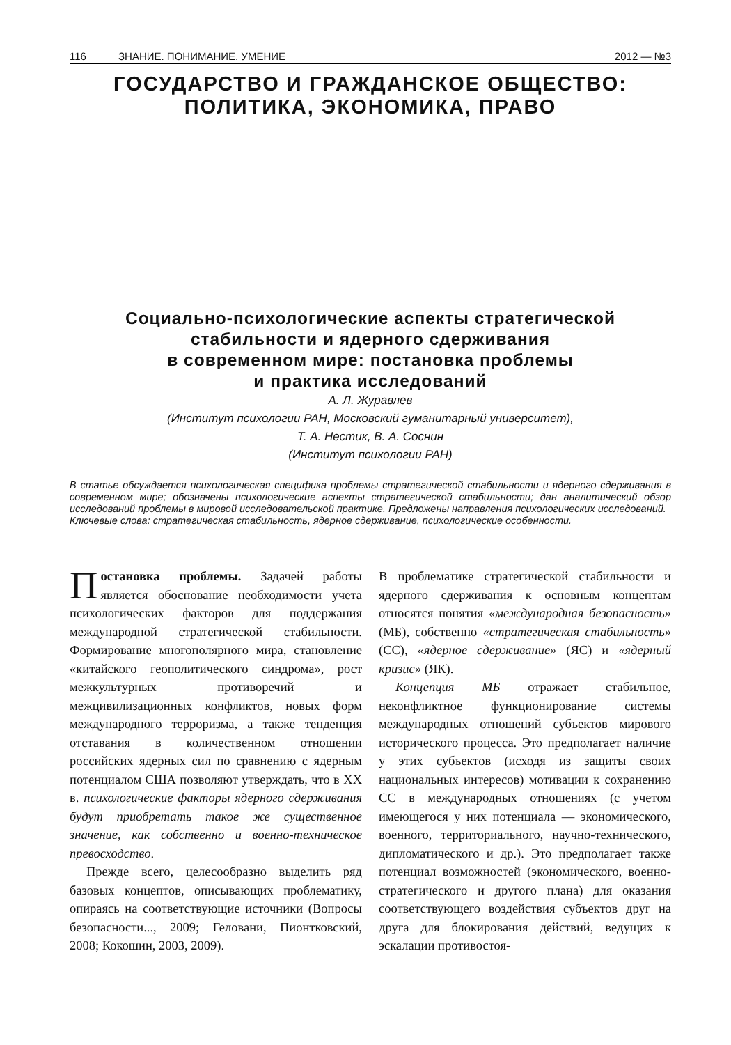116 ЗНАНИЕ. ПОНИМАНИЕ. УМЕНИЕ 2012 — №3
ГОСУДАРСТВО И ГРАЖДАНСКОЕ ОБЩЕСТВО:
ПОЛИТИКА, ЭКОНОМИКА, ПРАВО
Социально-психологические аспекты стратегической
стабильности и ядерного сдерживания
в современном мире: постановка проблемы
и практика исследований
А. Л. Журавлев
(Институт психологии РАН, Московский гуманитарный университет),
Т. А. Нестик, В. А. Соснин
(Институт психологии РАН)
В статье обсуждается психологическая специфика проблемы стратегической стабильности и ядерного сдерживания в современном мире; обозначены психологические аспекты стратегической стабильности; дан аналитический обзор исследований проблемы в мировой исследовательской практике. Предложены направления психологических исследований.
Ключевые слова: стратегическая стабильность, ядерное сдерживание, психологические особенности.
Постановка проблемы. Задачей работы является обоснование необходимости учета психологических факторов для поддержания международной стратегической стабильности. Формирование многополярного мира, становление «китайского геополитического синдрома», рост межкультурных противоречий и межцивилизационных конфликтов, новых форм международного терроризма, а также тенденция отставания в количественном отношении российских ядерных сил по сравнению с ядерным потенциалом США позволяют утверждать, что в XX в. психологические факторы ядерного сдерживания будут приобретать такое же существенное значение, как собственно и военно-техническое превосходство.
Прежде всего, целесообразно выделить ряд базовых концептов, описывающих проблематику, опираясь на соответствующие источники (Вопросы безопасности..., 2009; Геловани, Пионтковский, 2008; Кокошин, 2003, 2009).
В проблематике стратегической стабильности и ядерного сдерживания к основным концептам относятся понятия «международная безопасность» (МБ), собственно «стратегическая стабильность» (СС), «ядерное сдерживание» (ЯС) и «ядерный кризис» (ЯК).
Концепция МБ отражает стабильное, неконфликтное функционирование системы международных отношений субъектов мирового исторического процесса. Это предполагает наличие у этих субъектов (исходя из защиты своих национальных интересов) мотивации к сохранению СС в международных отношениях (с учетом имеющегося у них потенциала — экономического, военного, территориального, научно-технического, дипломатического и др.). Это предполагает также потенциал возможностей (экономического, военно-стратегического и другого плана) для оказания соответствующего воздействия субъектов друг на друга для блокирования действий, ведущих к эскалации противостоя-